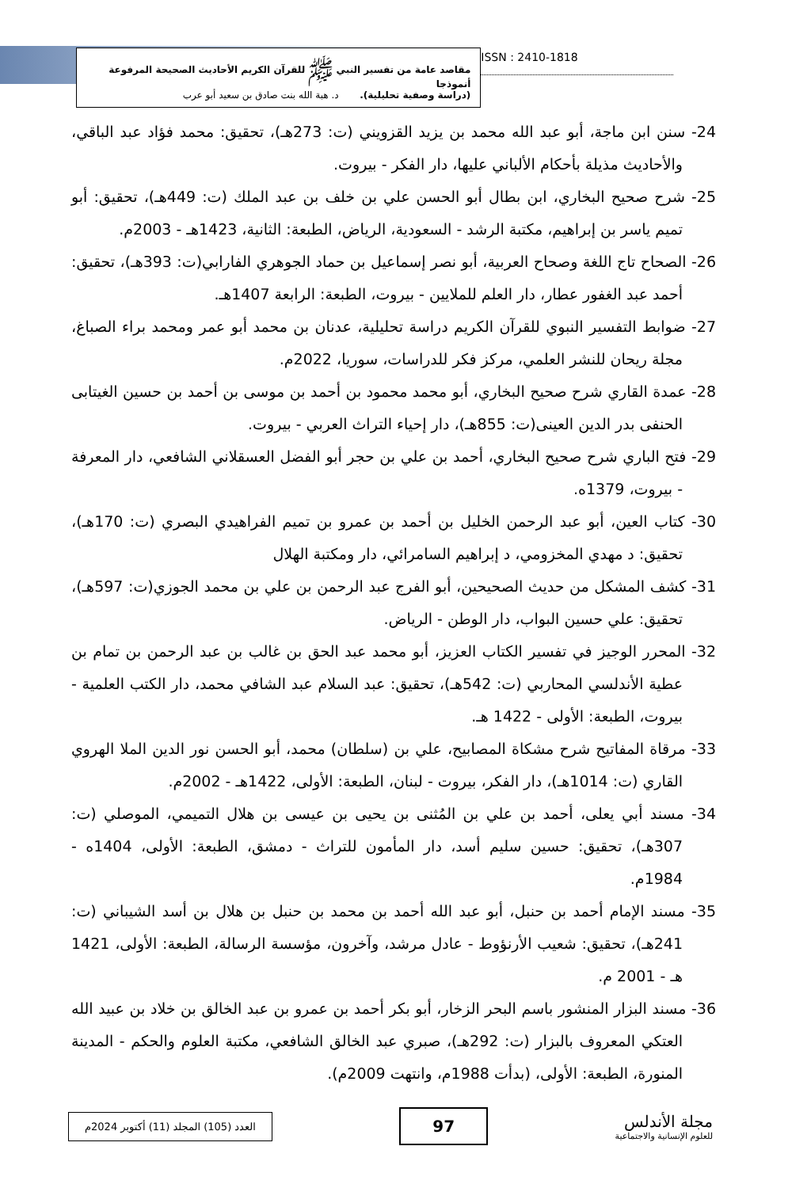مقاصد عامة من تفسير النبي ﷺ للقرآن الكريم الأحاديث الصحيحة المرفوعة أنموذجا
(دراسة وصفية تحليلية). د. هبة الله بنت صادق بن سعيد أبو عرب
ISSN : 2410-1818
24- سنن ابن ماجة، أبو عبد الله محمد بن يزيد القزويني (ت: 273هـ)، تحقيق: محمد فؤاد عبد الباقي، والأحاديث مذيلة بأحكام الألباني عليها، دار الفكر - بيروت.
25- شرح صحيح البخاري، ابن بطال أبو الحسن علي بن خلف بن عبد الملك (ت: 449هـ)، تحقيق: أبو تميم ياسر بن إبراهيم، مكتبة الرشد - السعودية، الرياض، الطبعة: الثانية، 1423هـ - 2003م.
26- الصحاح تاج اللغة وصحاح العربية، أبو نصر إسماعيل بن حماد الجوهري الفارابي(ت: 393هـ)، تحقيق: أحمد عبد الغفور عطار، دار العلم للملايين - بيروت، الطبعة: الرابعة 1407هـ.
27- ضوابط التفسير النبوي للقرآن الكريم دراسة تحليلية، عدنان بن محمد أبو عمر ومحمد براء الصباغ، مجلة ريحان للنشر العلمي، مركز فكر للدراسات، سوريا، 2022م.
28- عمدة القاري شرح صحيح البخاري، أبو محمد محمود بن أحمد بن موسى بن أحمد بن حسين الغيتابى الحنفى بدر الدين العينى(ت: 855هـ)، دار إحياء التراث العربي - بيروت.
29- فتح الباري شرح صحيح البخاري، أحمد بن علي بن حجر أبو الفضل العسقلاني الشافعي، دار المعرفة - بيروت، 1379ه.
30- كتاب العين، أبو عبد الرحمن الخليل بن أحمد بن عمرو بن تميم الفراهيدي البصري (ت: 170هـ)، تحقيق: د مهدي المخزومي، د إبراهيم السامرائي، دار ومكتبة الهلال
31- كشف المشكل من حديث الصحيحين، أبو الفرج عبد الرحمن بن علي بن محمد الجوزي(ت: 597هـ)، تحقيق: علي حسين البواب، دار الوطن - الرياض.
32- المحرر الوجيز في تفسير الكتاب العزيز، أبو محمد عبد الحق بن غالب بن عبد الرحمن بن تمام بن عطية الأندلسي المحاربي (ت: 542هـ)، تحقيق: عبد السلام عبد الشافي محمد، دار الكتب العلمية - بيروت، الطبعة: الأولى - 1422 هـ.
33- مرقاة المفاتيح شرح مشكاة المصابيح، علي بن (سلطان) محمد، أبو الحسن نور الدين الملا الهروي القاري (ت: 1014هـ)، دار الفكر، بيروت - لبنان، الطبعة: الأولى، 1422هـ - 2002م.
34- مسند أبي يعلى، أحمد بن علي بن المُثنى بن يحيى بن عيسى بن هلال التميمي، الموصلي (ت: 307هـ)، تحقيق: حسين سليم أسد، دار المأمون للتراث - دمشق، الطبعة: الأولى، 1404ه - 1984م.
35- مسند الإمام أحمد بن حنبل، أبو عبد الله أحمد بن محمد بن حنبل بن هلال بن أسد الشيباني (ت: 241هـ)، تحقيق: شعيب الأرنؤوط - عادل مرشد، وآخرون، مؤسسة الرسالة، الطبعة: الأولى، 1421 هـ - 2001 م.
36- مسند البزار المنشور باسم البحر الزخار، أبو بكر أحمد بن عمرو بن عبد الخالق بن خلاد بن عبيد الله العتكي المعروف بالبزار (ت: 292هـ)، صبري عبد الخالق الشافعي، مكتبة العلوم والحكم - المدينة المنورة، الطبعة: الأولى، (بدأت 1988م، وانتهت 2009م).
العدد (105) المجلد (11) أكتوبر 2024م
97
مجلة الأندلس
للعلوم الإنسانية والاجتماعية